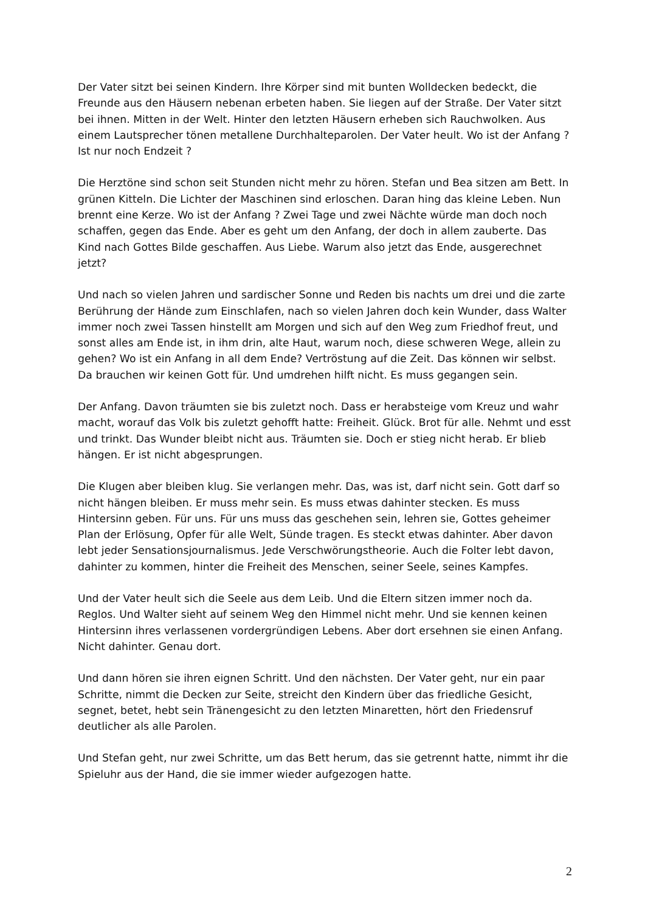Der Vater sitzt bei seinen Kindern. Ihre Körper sind mit bunten Wolldecken bedeckt, die Freunde aus den Häusern nebenan erbeten haben. Sie liegen auf der Straße. Der Vater sitzt bei ihnen. Mitten in der Welt. Hinter den letzten Häusern erheben sich Rauchwolken. Aus einem Lautsprecher tönen metallene Durchhalteparolen. Der Vater heult. Wo ist der Anfang ? Ist nur noch Endzeit ?
Die Herztöne sind schon seit Stunden nicht mehr zu hören. Stefan und Bea sitzen am Bett. In grünen Kitteln. Die Lichter der Maschinen sind erloschen. Daran hing das kleine Leben. Nun brennt eine Kerze. Wo ist der Anfang ? Zwei Tage und zwei Nächte würde man doch noch schaffen, gegen das Ende. Aber es geht um den Anfang, der doch in allem zauberte. Das Kind nach Gottes Bilde geschaffen. Aus Liebe. Warum also jetzt das Ende, ausgerechnet jetzt?
Und nach so vielen Jahren und sardischer Sonne und Reden bis nachts um drei und die zarte Berührung der Hände zum Einschlafen, nach so vielen Jahren doch kein Wunder, dass Walter immer noch zwei Tassen hinstellt am Morgen und sich auf den Weg zum Friedhof freut, und sonst alles am Ende ist, in ihm drin, alte Haut, warum noch, diese schweren Wege, allein zu gehen? Wo ist ein Anfang in all dem Ende? Vertröstung auf die Zeit. Das können wir selbst. Da brauchen wir keinen Gott für. Und umdrehen hilft nicht. Es muss gegangen sein.
Der Anfang. Davon träumten sie bis zuletzt noch. Dass er herabsteige vom Kreuz und wahr macht, worauf das Volk bis zuletzt gehofft hatte: Freiheit. Glück. Brot für alle. Nehmt und esst und trinkt. Das Wunder bleibt nicht aus. Träumten sie. Doch er stieg nicht herab. Er blieb hängen. Er ist nicht abgesprungen.
Die Klugen aber bleiben klug. Sie verlangen mehr. Das, was ist, darf nicht sein. Gott darf so nicht hängen bleiben. Er muss mehr sein. Es muss etwas dahinter stecken. Es muss Hintersinn geben. Für uns. Für uns muss das geschehen sein, lehren sie, Gottes geheimer Plan der Erlösung, Opfer für alle Welt, Sünde tragen. Es steckt etwas dahinter. Aber davon lebt jeder Sensationsjournalismus. Jede Verschwörungstheorie. Auch die Folter lebt davon, dahinter zu kommen, hinter die Freiheit des Menschen, seiner Seele, seines Kampfes.
Und der Vater heult sich die Seele aus dem Leib. Und die Eltern sitzen immer noch da. Reglos. Und Walter sieht auf seinem Weg den Himmel nicht mehr. Und sie kennen keinen Hintersinn ihres verlassenen vordergründigen Lebens. Aber dort ersehnen sie einen Anfang. Nicht dahinter. Genau dort.
Und dann hören sie ihren eignen Schritt. Und den nächsten. Der Vater geht, nur ein paar Schritte, nimmt die Decken zur Seite, streicht den Kindern über das friedliche Gesicht, segnet, betet, hebt sein Tränengesicht zu den letzten Minaretten, hört den Friedensruf deutlicher als alle Parolen.
Und Stefan geht, nur zwei Schritte, um das Bett herum, das sie getrennt hatte, nimmt ihr die Spieluhr aus der Hand, die sie immer wieder aufgezogen hatte.
2